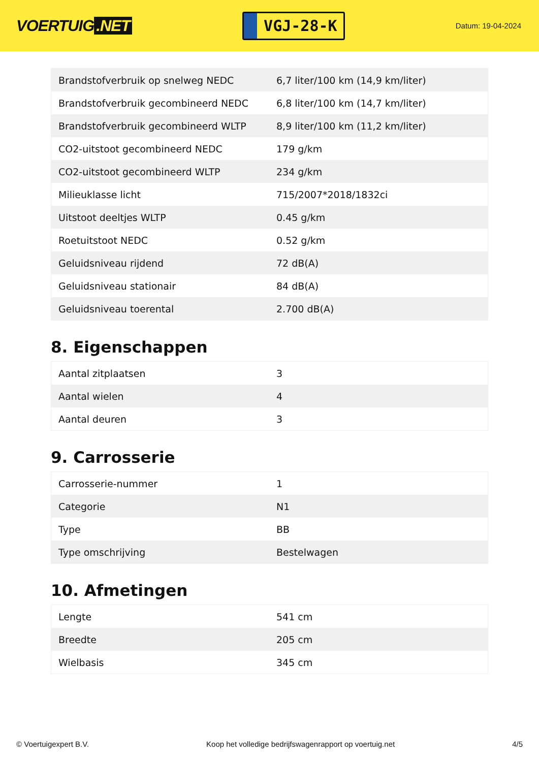VOERTUIG.NET
VGJ-28-K
Datum: 19-04-2024
| Brandstofverbruik op snelweg NEDC | 6,7 liter/100 km (14,9 km/liter) |
| Brandstofverbruik gecombineerd NEDC | 6,8 liter/100 km (14,7 km/liter) |
| Brandstofverbruik gecombineerd WLTP | 8,9 liter/100 km (11,2 km/liter) |
| CO2-uitstoot gecombineerd NEDC | 179 g/km |
| CO2-uitstoot gecombineerd WLTP | 234 g/km |
| Milieuklasse licht | 715/2007*2018/1832ci |
| Uitstoot deeltjes WLTP | 0.45 g/km |
| Roetuitstoot NEDC | 0.52 g/km |
| Geluidsniveau rijdend | 72 dB(A) |
| Geluidsniveau stationair | 84 dB(A) |
| Geluidsniveau toerental | 2.700 dB(A) |
8. Eigenschappen
| Aantal zitplaatsen | 3 |
| Aantal wielen | 4 |
| Aantal deuren | 3 |
9. Carrosserie
| Carrosserie-nummer | 1 |
| Categorie | N1 |
| Type | BB |
| Type omschrijving | Bestelwagen |
10. Afmetingen
| Lengte | 541 cm |
| Breedte | 205 cm |
| Wielbasis | 345 cm |
© Voertuigexpert B.V. Koop het volledige bedrijfswagenrapport op voertuig.net 4/5